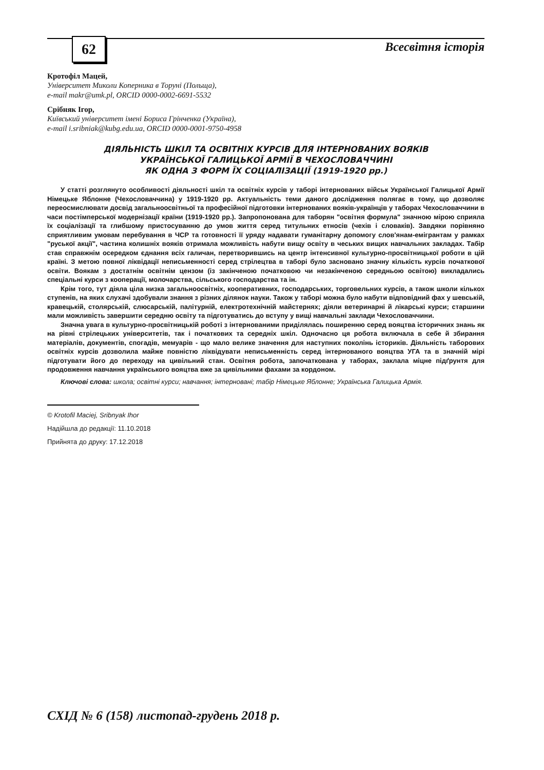62 Всесвітня історія
Кротофіл Мацей,
Університет Миколи Коперника в Торуні (Польща),
e-mail makr@umk.pl, ORCID 0000-0002-6691-5532
Срібняк Ігор,
Київський університет імені Бориса Грінченка (Україна),
e-mail i.sribniak@kubg.edu.ua, ORCID 0000-0001-9750-4958
ДІЯЛЬНІСТЬ ШКІЛ ТА ОСВІТНІХ КУРСІВ ДЛЯ ІНТЕРНОВАНИХ ВОЯКІВ
УКРАЇНСЬКОЇ ГАЛИЦЬКОЇ АРМІЇ В ЧЕХОСЛОВАЧЧИНІ
ЯК ОДНА З ФОРМ ЇХ СОЦІАЛІЗАЦІЇ (1919-1920 рр.)
У статті розглянуто особливості діяльності шкіл та освітніх курсів у таборі інтернованих військ Української Галицької Армії Німецьке Яблонне (Чехословаччина) у 1919-1920 рр. Актуальність теми даного дослідження полягає в тому, що дозволяє переосмислювати досвід загальноосвітньої та професійної підготовки інтернованих вояків-українців у таборах Чехословаччини в часи постімперської модернізації країни (1919-1920 рр.). Запропонована для таборян "освітня формула" значною мірою сприяла їх соціалізації та глибшому пристосуванню до умов життя серед титульних етносів (чехів і словаків). Завдяки порівняно сприятливим умовам перебування в ЧСР та готовності її уряду надавати гуманітарну допомогу слов'янам-емігрантам у рамках "руської акції", частина колишніх вояків отримала можливість набути вищу освіту в чеських вищих навчальних закладах. Табір став справжнім осередком єднання всіх галичан, перетворившись на центр інтенсивної культурно-просвітницької роботи в цій країні. З метою повної ліквідації неписьменності серед стрілецтва в таборі було засновано значну кількість курсів початкової освіти. Воякам з достатнім освітнім цензом (із закінченою початковою чи незакінченою середньою освітою) викладались спеціальні курси з кооперації, молочарства, сільського господарства та ін.
Крім того, тут діяла ціла низка загальноосвітніх, кооперативних, господарських, торговельних курсів, а також школи кількох ступенів, на яких слухачі здобували знання з різних ділянок науки. Також у таборі можна було набути відповідний фах у шевській, кравецькій, столярській, слюсарській, палітурній, електротехнічній майстернях; діяли ветеринарні й лікарські курси; старшини мали можливість завершити середню освіту та підготуватись до вступу у вищі навчальні заклади Чехословаччини.
Значна увага в культурно-просвітницькій роботі з інтернованими приділялась поширенню серед вояцтва історичних знань як на рівні стрілецьких університетів, так і початкових та середніх шкіл. Одночасно ця робота включала в себе й збирання матеріалів, документів, спогадів, мемуарів - що мало велике значення для наступних поколінь істориків. Діяльність таборових освітніх курсів дозволила майже повністю ліквідувати неписьменність серед інтернованого вояцтва УГА та в значній мірі підготувати його до переходу на цивільний стан. Освітня робота, започаткована у таборах, заклала міцне підґрунтя для продовження навчання українського вояцтва вже за цивільними фахами за кордоном.
Ключові слова: школа; освітні курси; навчання; інтерновані; табір Німецьке Яблонне; Українська Галицька Армія.
© Krotofil Maciej, Sribnyak Ihor
Надійшла до редакції: 11.10.2018
Прийнята до друку: 17.12.2018
СХІД № 6 (158) листопад-грудень 2018 р.